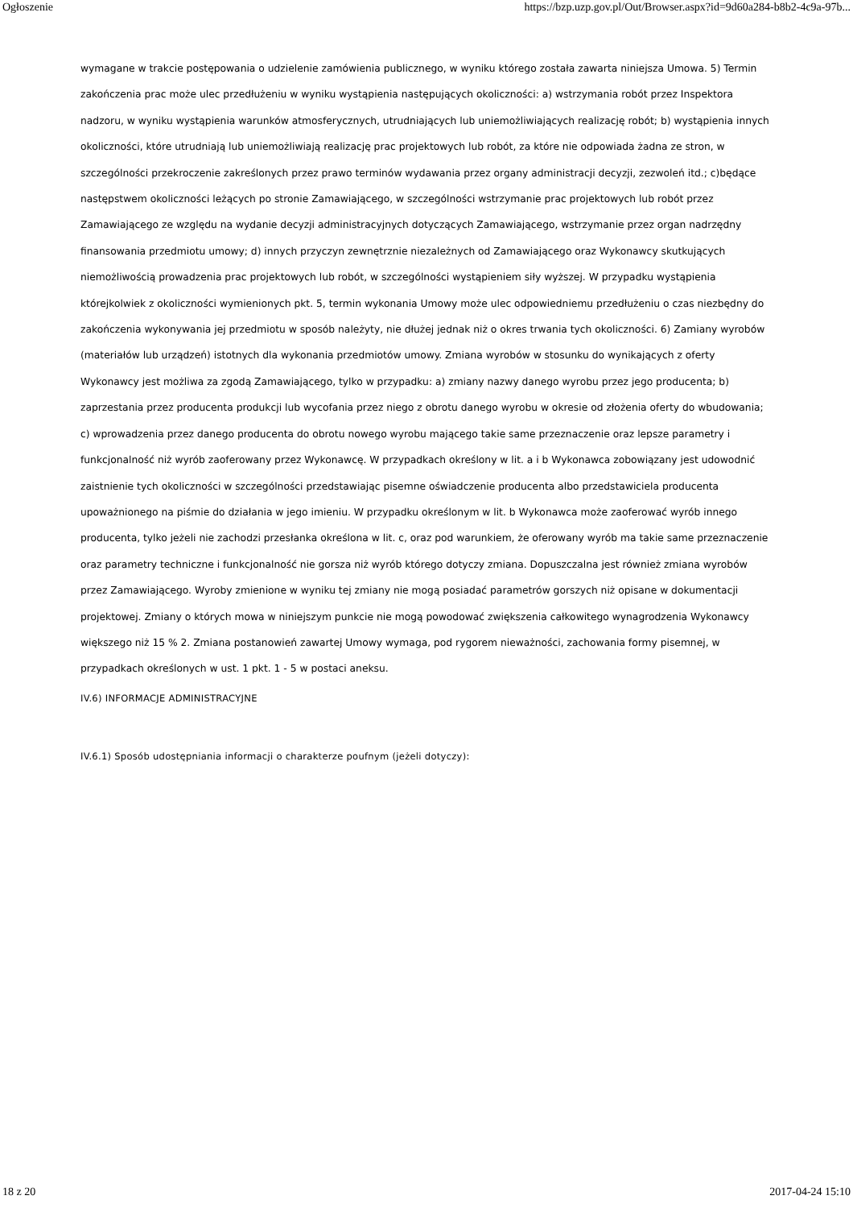Ogłoszenie https://bzp.uzp.gov.pl/Out/Browser.aspx?id=9d60a284-b8b2-4c9a-97b...
wymagane w trakcie postępowania o udzielenie zamówienia publicznego, w wyniku którego została zawarta niniejsza Umowa. 5) Termin zakończenia prac może ulec przedłużeniu w wyniku wystąpienia następujących okoliczności: a) wstrzymania robót przez Inspektora nadzoru, w wyniku wystąpienia warunków atmosferycznych, utrudniających lub uniemożliwiających realizację robót; b) wystąpienia innych okoliczności, które utrudniają lub uniemożliwiają realizację prac projektowych lub robót, za które nie odpowiada żadna ze stron, w szczególności przekroczenie zakreślonych przez prawo terminów wydawania przez organy administracji decyzji, zezwoleń itd.; c)będące następstwem okoliczności leżących po stronie Zamawiającego, w szczególności wstrzymanie prac projektowych lub robót przez Zamawiającego ze względu na wydanie decyzji administracyjnych dotyczących Zamawiającego, wstrzymanie przez organ nadrzędny finansowania przedmiotu umowy; d) innych przyczyn zewnętrznie niezależnych od Zamawiającego oraz Wykonawcy skutkujących niemożliwością prowadzenia prac projektowych lub robót, w szczególności wystąpieniem siły wyższej. W przypadku wystąpienia którejkolwiek z okoliczności wymienionych pkt. 5, termin wykonania Umowy może ulec odpowiedniemu przedłużeniu o czas niezbędny do zakończenia wykonywania jej przedmiotu w sposób należyty, nie dłużej jednak niż o okres trwania tych okoliczności. 6) Zamiany wyrobów (materiałów lub urządzeń) istotnych dla wykonania przedmiotów umowy. Zmiana wyrobów w stosunku do wynikających z oferty Wykonawcy jest możliwa za zgodą Zamawiającego, tylko w przypadku: a) zmiany nazwy danego wyrobu przez jego producenta; b) zaprzestania przez producenta produkcji lub wycofania przez niego z obrotu danego wyrobu w okresie od złożenia oferty do wbudowania; c) wprowadzenia przez danego producenta do obrotu nowego wyrobu mającego takie same przeznaczenie oraz lepsze parametry i funkcjonalność niż wyrób zaoferowany przez Wykonawcę. W przypadkach określony w lit. a i b Wykonawca zobowiązany jest udowodnić zaistnienie tych okoliczności w szczególności przedstawiając pisemne oświadczenie producenta albo przedstawiciela producenta upoważnionego na piśmie do działania w jego imieniu. W przypadku określonym w lit. b Wykonawca może zaoferować wyrób innego producenta, tylko jeżeli nie zachodzi przesłanka określona w lit. c, oraz pod warunkiem, że oferowany wyrób ma takie same przeznaczenie oraz parametry techniczne i funkcjonalność nie gorsza niż wyrób którego dotyczy zmiana. Dopuszczalna jest również zmiana wyrobów przez Zamawiającego. Wyroby zmienione w wyniku tej zmiany nie mogą posiadać parametrów gorszych niż opisane w dokumentacji projektowej. Zmiany o których mowa w niniejszym punkcie nie mogą powodować zwiększenia całkowitego wynagrodzenia Wykonawcy większego niż 15 % 2. Zmiana postanowień zawartej Umowy wymaga, pod rygorem nieważności, zachowania formy pisemnej, w przypadkach określonych w ust. 1 pkt. 1 - 5 w postaci aneksu.
IV.6) INFORMACJE ADMINISTRACYJNE
IV.6.1) Sposób udostępniania informacji o charakterze poufnym (jeżeli dotyczy):
18 z 20 2017-04-24 15:10